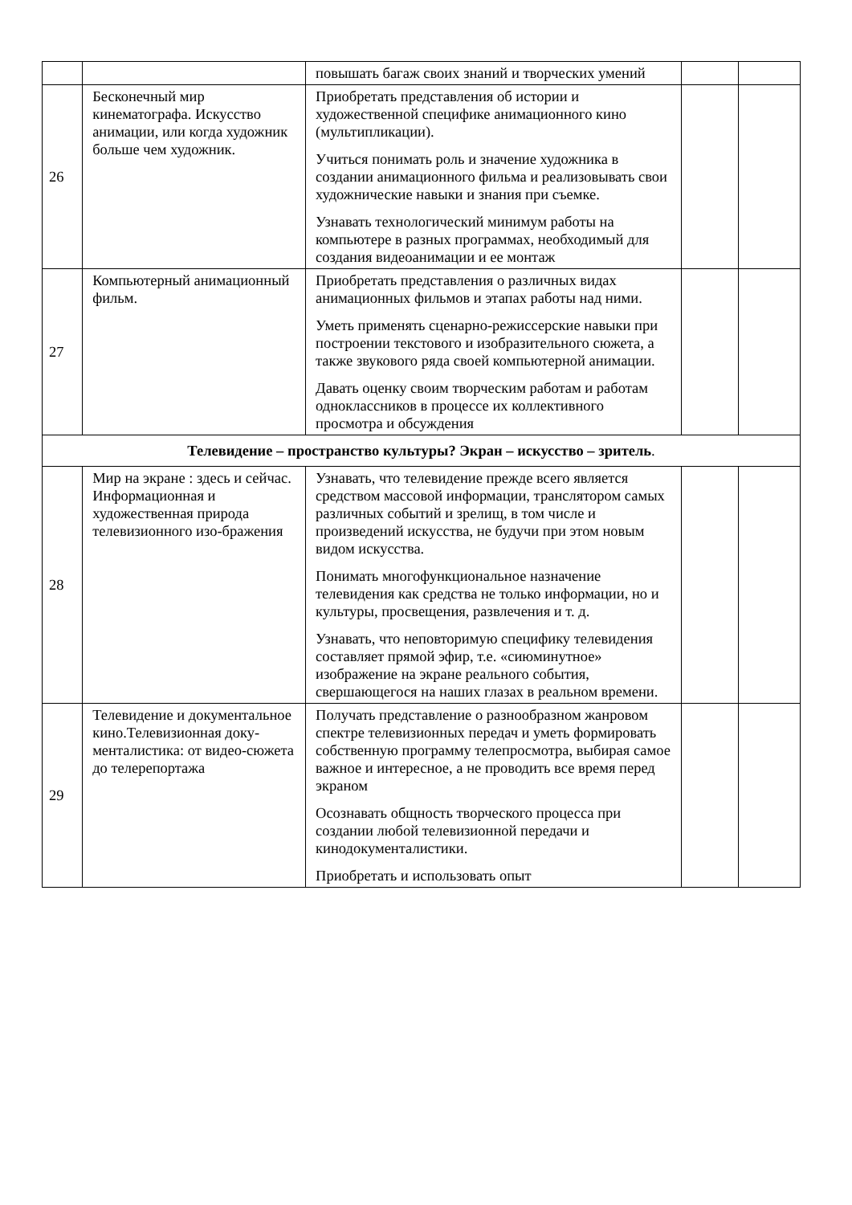| | | повышать багаж своих знаний и творческих умений | | |
| 26 | Бесконечный мир кинематографа. Искусство анимации, или когда художник больше чем художник. | Приобретать представления об истории и художественной специфике анимационного кино (мультипликации). Учиться понимать роль и значение художника в создании анимационного фильма и реализовывать свои художнические навыки и знания при съемке. Узнавать технологический минимум работы на компьютере в разных программах, необходимый для создания видеоанимации и ее монтаж | | |
| 27 | Компьютерный анимационный фильм. | Приобретать представления о различных видах анимационных фильмов и этапах работы над ними. Уметь применять сценарно-режиссерские навыки при построении текстового и изобразительного сюжета, а также звукового ряда своей компьютерной анимации. Давать оценку своим творческим работам и работам одноклассников в процессе их коллективного просмотра и обсуждения | | |
| Телевидение – пространство культуры? Экран – искусство – зритель . | | | | |
| 28 | Мир на экране : здесь и сейчас. Информационная и художественная природа телевизионного изо-бражения | Узнавать, что телевидение прежде всего является средством массовой информации, транслятором самых различных событий и зрелищ, в том числе и произведений искусства, не будучи при этом новым видом искусства. Понимать многофункциональное назначение телевидения как средства не только информации, но и культуры, просвещения, развлечения и т. д. Узнавать, что неповторимую специфику телевидения составляет прямой эфир, т.е. «сиюминутное» изображение на экране реального события, свершающегося на наших глазах в реальном времени. | | |
| 29 | Телевидение и документальное кино.Телевизионная доку-менталистика: от видео-сюжета до телерепортажа | Получать представление о разнообразном жанровом спектре телевизионных передач и уметь формировать собственную программу телепросмотра, выбирая самое важное и интересное, а не проводить все время перед экраном Осознавать общность творческого процесса при создании любой телевизионной передачи и кинодокументалистики. Приобретать и использовать опыт | | |